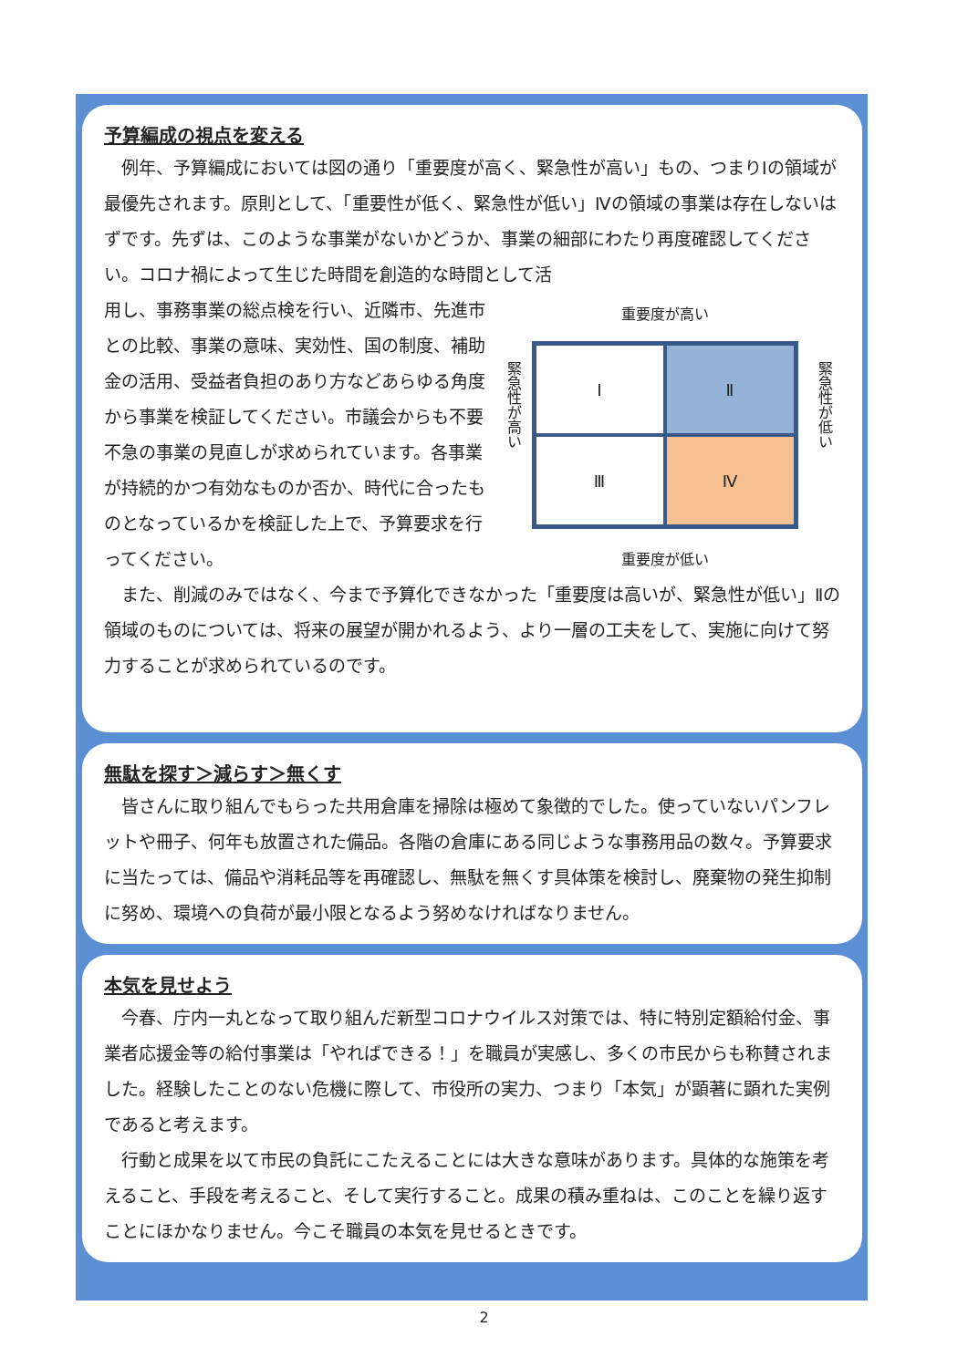予算編成の視点を変える
例年、予算編成においては図の通り「重要度が高く、緊急性が高い」もの、つまりⅠの領域が最優先されます。原則として、「重要性が低く、緊急性が低い」Ⅳの領域の事業は存在しないはずです。先ずは、このような事業がないかどうか、事業の細部にわたり再度確認してください。コロナ禍によって生じた時間を創造的な時間として活
用し、事務事業の総点検を行い、近隣市、先進市との比較、事業の意味、実効性、国の制度、補助金の活用、受益者負担のあり方などあらゆる角度から事業を検証してください。市議会からも不要不急の事業の見直しが求められています。各事業が持続的かつ有効なものか否か、時代に合ったものとなっているかを検証した上で、予算要求を行ってください。
重要度が高い
緊急性が高い
緊急性が低い
Ⅰ
Ⅱ
Ⅲ
Ⅳ
重要度が低い
また、削減のみではなく、今まで予算化できなかった「重要度は高いが、緊急性が低い」Ⅱの領域のものについては、将来の展望が開かれるよう、より一層の工夫をして、実施に向けて努力することが求められているのです。
無駄を探す＞減らす＞無くす
皆さんに取り組んでもらった共用倉庫を掃除は極めて象徴的でした。使っていないパンフレットや冊子、何年も放置された備品。各階の倉庫にある同じような事務用品の数々。予算要求に当たっては、備品や消耗品等を再確認し、無駄を無くす具体策を検討し、廃棄物の発生抑制に努め、環境への負荷が最小限となるよう努めなければなりません。
本気を見せよう
今春、庁内一丸となって取り組んだ新型コロナウイルス対策では、特に特別定額給付金、事業者応援金等の給付事業は「やればできる！」を職員が実感し、多くの市民からも称賛されました。経験したことのない危機に際して、市役所の実力、つまり「本気」が顕著に顕れた実例であると考えます。
行動と成果を以て市民の負託にこたえることには大きな意味があります。具体的な施策を考えること、手段を考えること、そして実行すること。成果の積み重ねは、このことを繰り返すことにほかなりません。今こそ職員の本気を見せるときです。
2